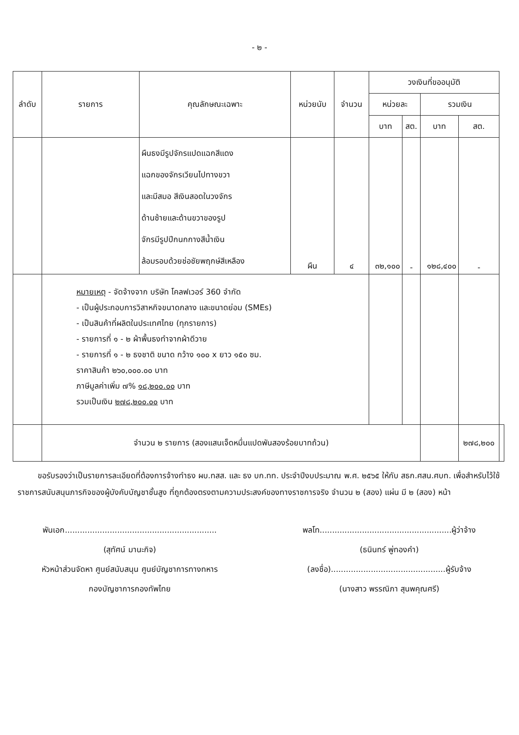- ๒ -
| ลำดับ | รายการ | คุณลักษณะเฉพาะ | หน่วยนับ | จำนวน | วงเงินที่ขออนุมัติ | | | | |
| --- | --- | --- | --- | --- | --- | --- | --- | --- | --- |
| | | | | | หน่วยละ | | รวมเงิน | | |
| | | | | | บาท | สต. | บาท | สต. | |
| | | ผืนธงมีรูปจักรแปดแฉกสีแดง แฉกของจักรเวียนไปทางขวา และมีสมอ สีเงินสอดในวงจักร ด้านซ้ายและด้านขวาของรูป จักรมีรูปปีกนกกางสีน้ำเงิน ล้อมรอบด้วยช่อชัยพฤกษ์สีเหลือง | ผืน | ๔ | ๓๒,๑๐๐ | - | ๑๒๘,๔๐๐ | - | |
| | หมายเหตุ - จัดจ้างจาก บริษัท โคลฟเวอร์ 360 จำกัด - เป็นผู้ประกอบการวิสาหกิจขนาดกลาง และขนาดย่อม (SMEs) - เป็นสินค้าที่ผลิตในประเทศไทย (ทุกรายการ) - รายการที่ ๑ - ๒ ผ้าพื้นธงทำจากผ้าดีวาย - รายการที่ ๑ - ๒ ธงชาติ ขนาด กว้าง ๑๐๐ x ยาว ๑๕๐ ซม. ราคาสินค้า ๒๖๐,๐๐๐.๐๐ บาท ภาษีมูลค่าเพิ่ม ๗% ๑๘,๒๐๐.๐๐ บาท รวมเป็นเงิน ๒๗๘,๒๐๐.๐๐ บาท | | | | | | | | |
| | จำนวน ๒ รายการ (สองแสนเจ็ดหมื่นแปดพันสองร้อยบาทถ้วน) | | | | | | | ๒๗๘,๒๐๐ | |
ขอรับรองว่าเป็นรายการละเอียดที่ต้องการจ้างทำธง ผบ.ทสส. และ ธง บก.ทท. ประจำปีงบประมาณ พ.ศ. ๒๕๖๕ ให้กับ สธก.ศสน.ศบท. เพื่อสำหรับไว้ใช้ราชการสนับสนุนภารกิจของผู้บังคับบัญชาชั้นสูง ที่ถูกต้องตรงตามความประสงค์ของทางราชการจริง จำนวน ๒ (สอง) แผ่น มี ๒ (สอง) หน้า
พันเอก.............................................................
(สุทัศน์ มานะกิจ)
หัวหน้าส่วนจัดหา ศูนย์สนับสนุน ศูนย์บัญชาการทางทหาร
กองบัญชาการกองทัพไทย
พลโท.....................................................ผู้ว่าจ้าง
(ธนินทร์ พู่ทองคำ)
(ลงชื่อ)..............................................ผู้รับจ้าง
(นางสาว พรรณิภา สุนพคุณศรี)